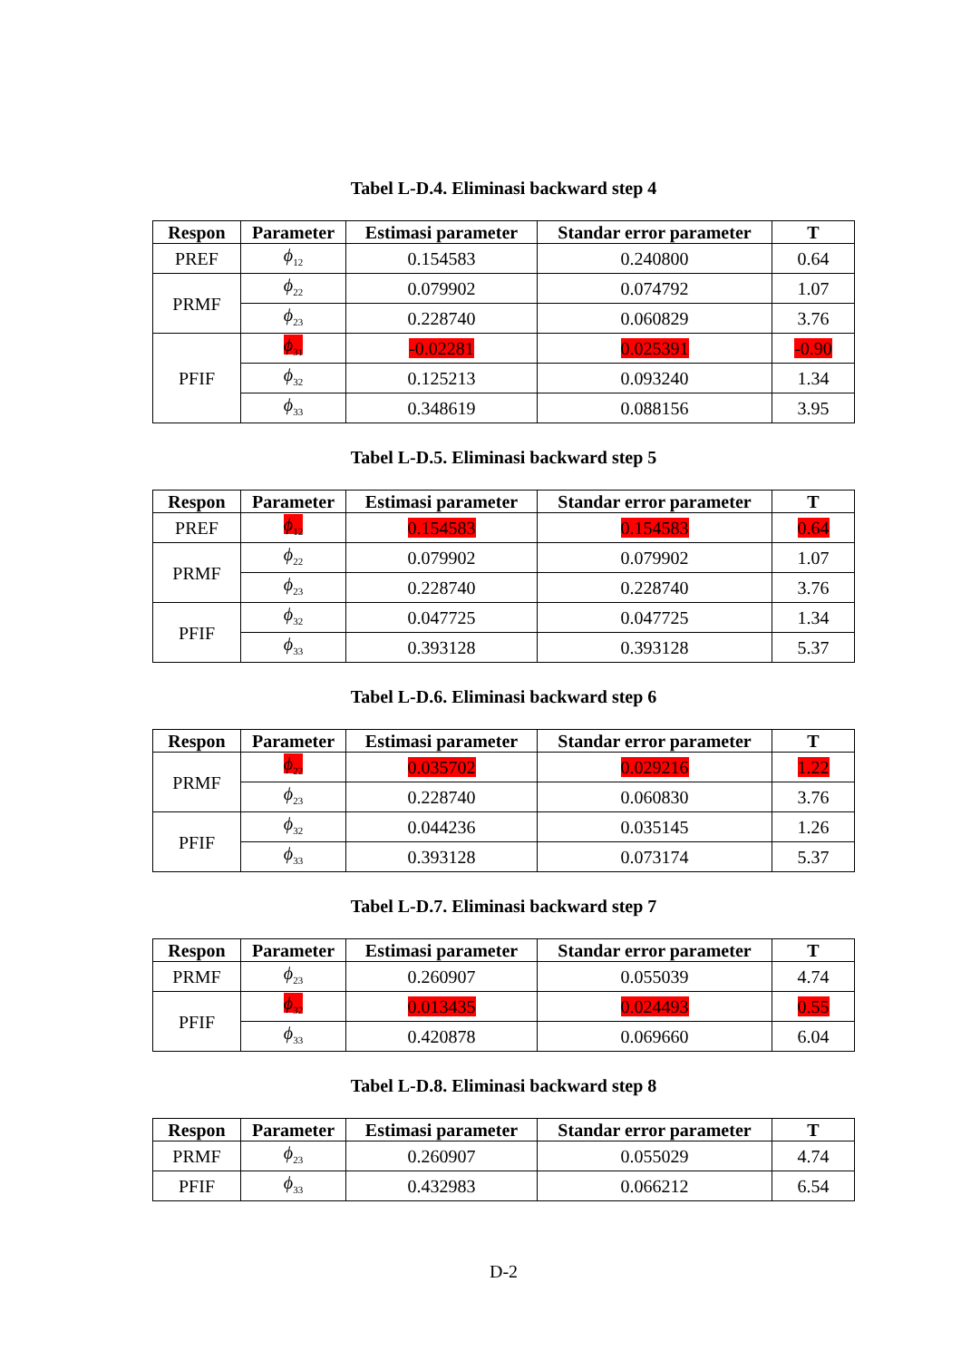Tabel L-D.4. Eliminasi backward step 4
| Respon | Parameter | Estimasi parameter | Standar error parameter | T |
| --- | --- | --- | --- | --- |
| PREF | ϕ<sub>12</sub> | 0.154583 | 0.240800 | 0.64 |
| PRMF | ϕ<sub>22</sub> | 0.079902 | 0.074792 | 1.07 |
| | ϕ<sub>23</sub> | 0.228740 | 0.060829 | 3.76 |
| PFIF | ϕ<sub>31</sub> | -0.02281 | 0.025391 | -0.90 |
| | ϕ<sub>32</sub> | 0.125213 | 0.093240 | 1.34 |
| | ϕ<sub>33</sub> | 0.348619 | 0.088156 | 3.95 |
Tabel L-D.5. Eliminasi backward step 5
| Respon | Parameter | Estimasi parameter | Standar error parameter | T |
| --- | --- | --- | --- | --- |
| PREF | ϕ<sub>12</sub> | 0.154583 | 0.154583 | 0.64 |
| PRMF | ϕ<sub>22</sub> | 0.079902 | 0.079902 | 1.07 |
| | ϕ<sub>23</sub> | 0.228740 | 0.228740 | 3.76 |
| PFIF | ϕ<sub>32</sub> | 0.047725 | 0.047725 | 1.34 |
| | ϕ<sub>33</sub> | 0.393128 | 0.393128 | 5.37 |
Tabel L-D.6. Eliminasi backward step 6
| Respon | Parameter | Estimasi parameter | Standar error parameter | T |
| --- | --- | --- | --- | --- |
| PRMF | ϕ<sub>22</sub> | 0.035702 | 0.029216 | 1.22 |
| | ϕ<sub>23</sub> | 0.228740 | 0.060830 | 3.76 |
| PFIF | ϕ<sub>32</sub> | 0.044236 | 0.035145 | 1.26 |
| | ϕ<sub>33</sub> | 0.393128 | 0.073174 | 5.37 |
Tabel L-D.7. Eliminasi backward step 7
| Respon | Parameter | Estimasi parameter | Standar error parameter | T |
| --- | --- | --- | --- | --- |
| PRMF | ϕ<sub>23</sub> | 0.260907 | 0.055039 | 4.74 |
| PFIF | ϕ<sub>32</sub> | 0.013435 | 0.024493 | 0.55 |
| | ϕ<sub>33</sub> | 0.420878 | 0.069660 | 6.04 |
Tabel L-D.8. Eliminasi backward step 8
| Respon | Parameter | Estimasi parameter | Standar error parameter | T |
| --- | --- | --- | --- | --- |
| PRMF | ϕ<sub>23</sub> | 0.260907 | 0.055029 | 4.74 |
| PFIF | ϕ<sub>33</sub> | 0.432983 | 0.066212 | 6.54 |
D-2